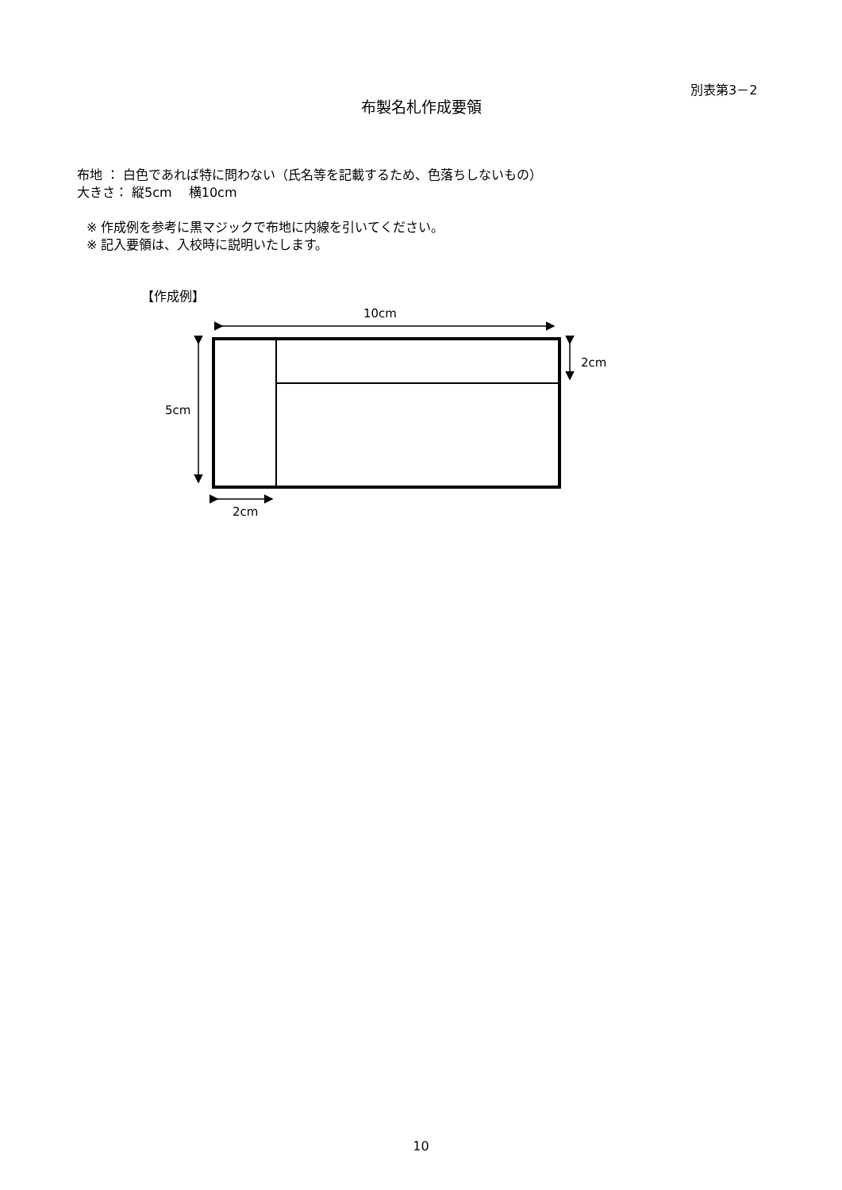別表第3－2
布製名札作成要領
布地 ： 白色であれば特に問わない（氏名等を記載するため、色落ちしないもの）
大きさ： 縦5cm　 横10cm
※ 作成例を参考に黒マジックで布地に内線を引いてください。
※ 記入要領は、入校時に説明いたします。
【作成例】
10cm
2cm
5cm
2cm
10